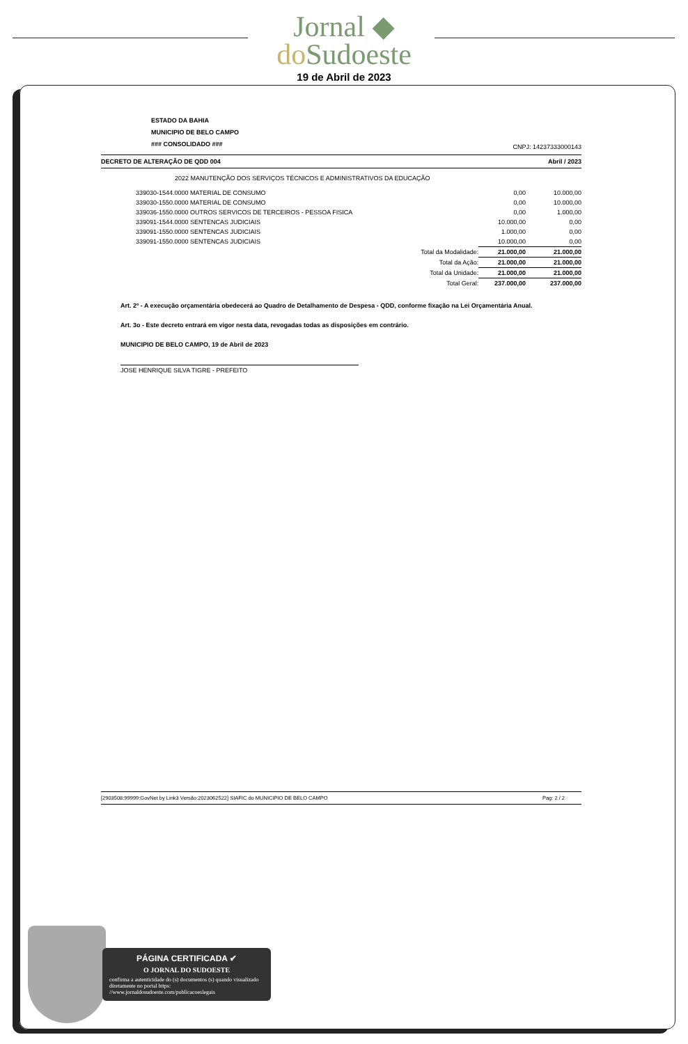Jornal ◆
do Sudoeste
19 de Abril de 2023
ESTADO DA BAHIA
MUNICIPIO DE BELO CAMPO
### CONSOLIDADO ###
CNPJ: 14237333000143
DECRETO DE ALTERAÇÃO DE QDD 004 Abril / 2023
2022 MANUTENÇÃO DOS SERVIÇOS TÉCNICOS E ADMINISTRATIVOS DA EDUCAÇÃO
| 339030-1544.0000 MATERIAL DE CONSUMO | 0,00 | 10.000,00 |
| 339030-1550.0000 MATERIAL DE CONSUMO | 0,00 | 10.000,00 |
| 339036-1550.0000 OUTROS SERVICOS DE TERCEIROS - PESSOA FISICA | 0,00 | 1.000,00 |
| 339091-1544.0000 SENTENCAS JUDICIAIS | 10.000,00 | 0,00 |
| 339091-1550.0000 SENTENCAS JUDICIAIS | 1.000,00 | 0,00 |
| 339091-1550.0000 SENTENCAS JUDICIAIS | 10.000,00 | 0,00 |
| Total da Modalidade: | 21.000,00 | 21.000,00 |
| Total da Ação: | 21.000,00 | 21.000,00 |
| Total da Unidade: | 21.000,00 | 21.000,00 |
| Total Geral: | 237.000,00 | 237.000,00 |
Art. 2º - A execução orçamentária obedecerá ao Quadro de Detalhamento de Despesa - QDD, conforme fixação na Lei Orçamentária Anual.
Art. 3o - Este decreto entrará em vigor nesta data, revogadas todas as disposições em contrário.
MUNICIPIO DE BELO CAMPO, 19 de Abril de 2023
JOSE HENRIQUE SILVA TIGRE - PREFEITO
[2903508:99999:GovNet by Link3 Versão:2023062522] SIAFIC do MUNICIPIO DE BELO CAMPO Pag: 2 / 2
PÁGINA CERTIFICADA ✔
O JORNAL DO SUDOESTE
confirma a autenticidade do (s) documentos (s) quando visualizado diretamente no portal https: //www.jornaldosudoeste.com/publicacoeslegais